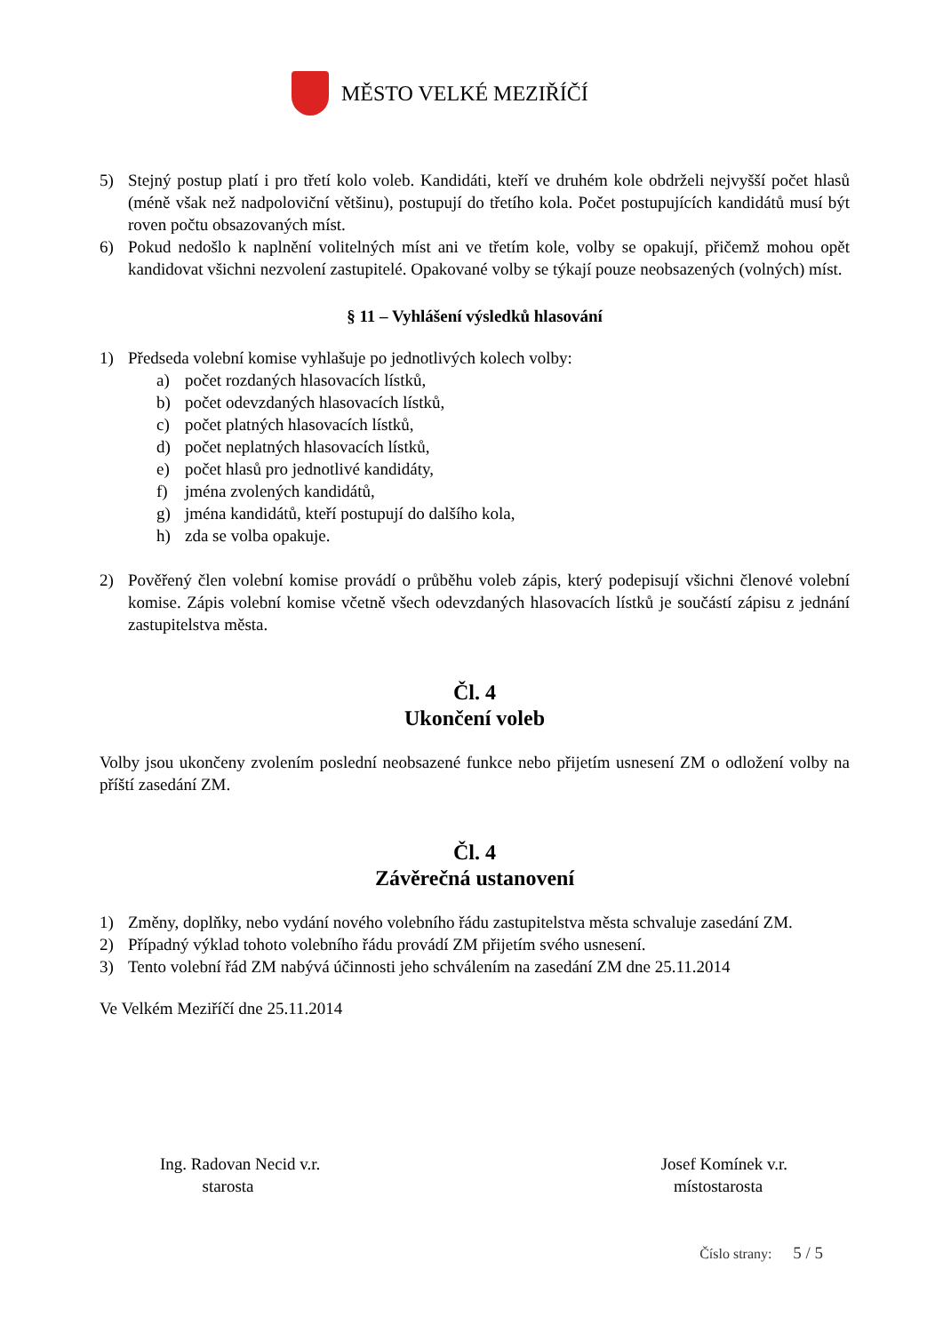MĚSTO VELKÉ MEZIŘÍČÍ
5) Stejný postup platí i pro třetí kolo voleb. Kandidáti, kteří ve druhém kole obdrželi nejvyšší počet hlasů (méně však než nadpoloviční většinu), postupují do třetího kola. Počet postupujících kandidátů musí být roven počtu obsazovaných míst.
6) Pokud nedošlo k naplnění volitelných míst ani ve třetím kole, volby se opakují, přičemž mohou opět kandidovat všichni nezvolení zastupitelé. Opakované volby se týkají pouze neobsazených (volných) míst.
§ 11 – Vyhlášení výsledků hlasování
1) Předseda volební komise vyhlašuje po jednotlivých kolech volby:
a) počet rozdaných hlasovacích lístků,
b) počet odevzdaných hlasovacích lístků,
c) počet platných hlasovacích lístků,
d) počet neplatných hlasovacích lístků,
e) počet hlasů pro jednotlivé kandidáty,
f) jména zvolených kandidátů,
g) jména kandidátů, kteří postupují do dalšího kola,
h) zda se volba opakuje.
2) Pověřený člen volební komise provádí o průběhu voleb zápis, který podepisují všichni členové volební komise. Zápis volební komise včetně všech odevzdaných hlasovacích lístků je součástí zápisu z jednání zastupitelstva města.
Čl. 4
Ukončení voleb
Volby jsou ukončeny zvolením poslední neobsazené funkce nebo přijetím usnesení ZM o odložení volby na příští zasedání ZM.
Čl. 4
Závěrečná ustanovení
1) Změny, doplňky, nebo vydání nového volebního řádu zastupitelstva města schvaluje zasedání ZM.
2) Případný výklad tohoto volebního řádu provádí ZM přijetím svého usnesení.
3) Tento volební řád ZM nabývá účinnosti jeho schválením na zasedání ZM dne 25.11.2014
Ve Velkém Meziříčí dne 25.11.2014
Ing. Radovan Necid v.r.
starosta
Josef Komínek v.r.
místostarosta
Číslo strany: 5 / 5